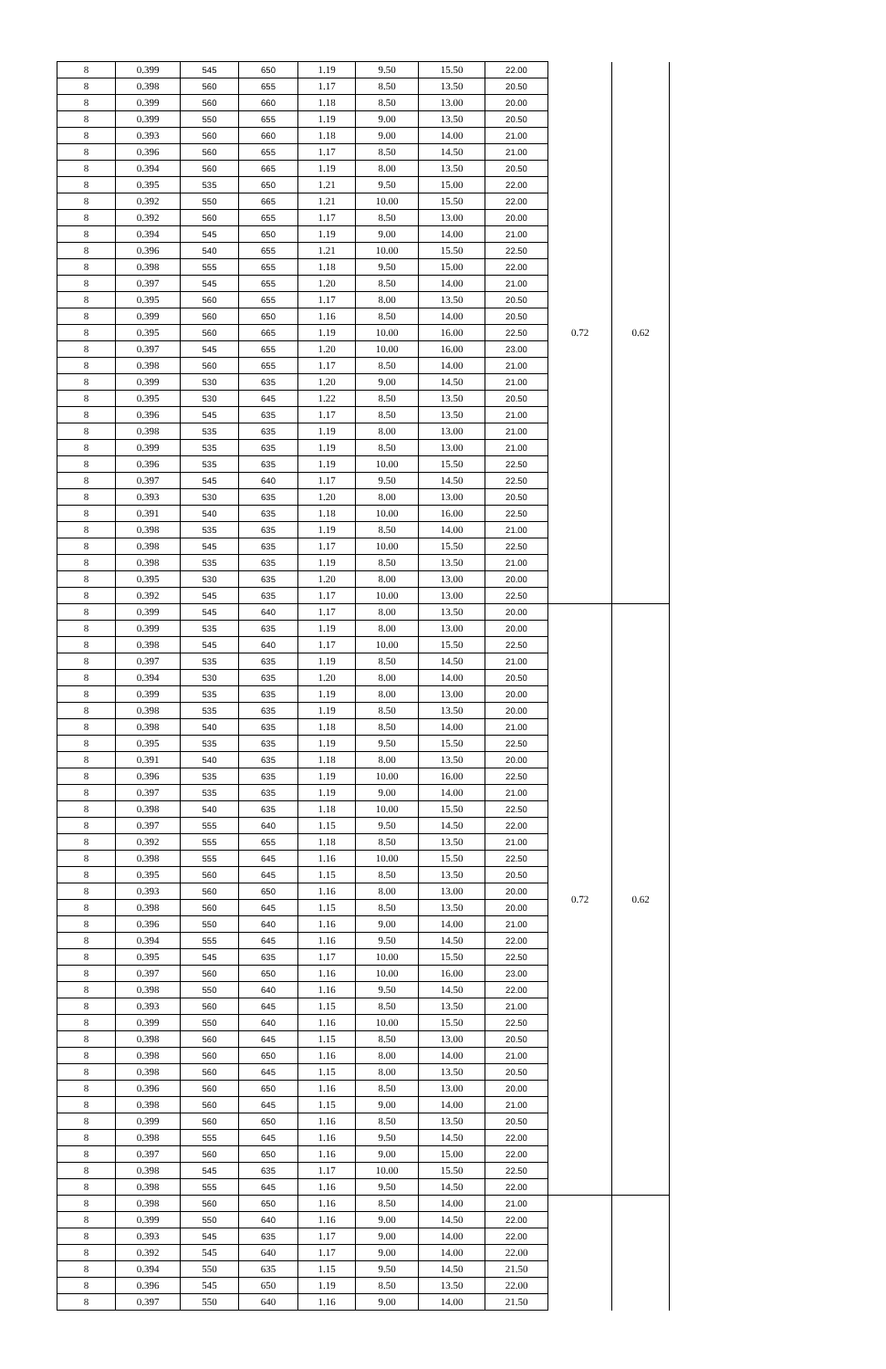| 8 | 0.399 | 545 | 650 | 1.19 | 9.50 | 15.50 | 22.00 | 0.72 | 0.62 |
| 8 | 0.398 | 560 | 655 | 1.17 | 8.50 | 13.50 | 20.50 | | |
| 8 | 0.399 | 560 | 660 | 1.18 | 8.50 | 13.00 | 20.00 | | |
| 8 | 0.399 | 550 | 655 | 1.19 | 9.00 | 13.50 | 20.50 | | |
| 8 | 0.393 | 560 | 660 | 1.18 | 9.00 | 14.00 | 21.00 | | |
| 8 | 0.396 | 560 | 655 | 1.17 | 8.50 | 14.50 | 21.00 | | |
| 8 | 0.394 | 560 | 665 | 1.19 | 8.00 | 13.50 | 20.50 | | |
| 8 | 0.395 | 535 | 650 | 1.21 | 9.50 | 15.00 | 22.00 | | |
| 8 | 0.392 | 550 | 665 | 1.21 | 10.00 | 15.50 | 22.00 | | |
| 8 | 0.392 | 560 | 655 | 1.17 | 8.50 | 13.00 | 20.00 | | |
| 8 | 0.394 | 545 | 650 | 1.19 | 9.00 | 14.00 | 21.00 | | |
| 8 | 0.396 | 540 | 655 | 1.21 | 10.00 | 15.50 | 22.50 | | |
| 8 | 0.398 | 555 | 655 | 1.18 | 9.50 | 15.00 | 22.00 | | |
| 8 | 0.397 | 545 | 655 | 1.20 | 8.50 | 14.00 | 21.00 | | |
| 8 | 0.395 | 560 | 655 | 1.17 | 8.00 | 13.50 | 20.50 | | |
| 8 | 0.399 | 560 | 650 | 1.16 | 8.50 | 14.00 | 20.50 | | |
| 8 | 0.395 | 560 | 665 | 1.19 | 10.00 | 16.00 | 22.50 | | |
| 8 | 0.397 | 545 | 655 | 1.20 | 10.00 | 16.00 | 23.00 | | |
| 8 | 0.398 | 560 | 655 | 1.17 | 8.50 | 14.00 | 21.00 | | |
| 8 | 0.399 | 530 | 635 | 1.20 | 9.00 | 14.50 | 21.00 | | |
| 8 | 0.395 | 530 | 645 | 1.22 | 8.50 | 13.50 | 20.50 | | |
| 8 | 0.396 | 545 | 635 | 1.17 | 8.50 | 13.50 | 21.00 | | |
| 8 | 0.398 | 535 | 635 | 1.19 | 8.00 | 13.00 | 21.00 | | |
| 8 | 0.399 | 535 | 635 | 1.19 | 8.50 | 13.00 | 21.00 | | |
| 8 | 0.396 | 535 | 635 | 1.19 | 10.00 | 15.50 | 22.50 | | |
| 8 | 0.397 | 545 | 640 | 1.17 | 9.50 | 14.50 | 22.50 | | |
| 8 | 0.393 | 530 | 635 | 1.20 | 8.00 | 13.00 | 20.50 | | |
| 8 | 0.391 | 540 | 635 | 1.18 | 10.00 | 16.00 | 22.50 | | |
| 8 | 0.398 | 535 | 635 | 1.19 | 8.50 | 14.00 | 21.00 | | |
| 8 | 0.398 | 545 | 635 | 1.17 | 10.00 | 15.50 | 22.50 | | |
| 8 | 0.398 | 535 | 635 | 1.19 | 8.50 | 13.50 | 21.00 | | |
| 8 | 0.395 | 530 | 635 | 1.20 | 8.00 | 13.00 | 20.00 | | |
| 8 | 0.392 | 545 | 635 | 1.17 | 10.00 | 13.00 | 22.50 | | |
| 8 | 0.399 | 545 | 640 | 1.17 | 8.00 | 13.50 | 20.00 | 0.72 | 0.62 |
| 8 | 0.399 | 535 | 635 | 1.19 | 8.00 | 13.00 | 20.00 | | |
| 8 | 0.398 | 545 | 640 | 1.17 | 10.00 | 15.50 | 22.50 | | |
| 8 | 0.397 | 535 | 635 | 1.19 | 8.50 | 14.50 | 21.00 | | |
| 8 | 0.394 | 530 | 635 | 1.20 | 8.00 | 14.00 | 20.50 | | |
| 8 | 0.399 | 535 | 635 | 1.19 | 8.00 | 13.00 | 20.00 | | |
| 8 | 0.398 | 535 | 635 | 1.19 | 8.50 | 13.50 | 20.00 | | |
| 8 | 0.398 | 540 | 635 | 1.18 | 8.50 | 14.00 | 21.00 | | |
| 8 | 0.395 | 535 | 635 | 1.19 | 9.50 | 15.50 | 22.50 | | |
| 8 | 0.391 | 540 | 635 | 1.18 | 8.00 | 13.50 | 20.00 | | |
| 8 | 0.396 | 535 | 635 | 1.19 | 10.00 | 16.00 | 22.50 | | |
| 8 | 0.397 | 535 | 635 | 1.19 | 9.00 | 14.00 | 21.00 | | |
| 8 | 0.398 | 540 | 635 | 1.18 | 10.00 | 15.50 | 22.50 | | |
| 8 | 0.397 | 555 | 640 | 1.15 | 9.50 | 14.50 | 22.00 | | |
| 8 | 0.392 | 555 | 655 | 1.18 | 8.50 | 13.50 | 21.00 | | |
| 8 | 0.398 | 555 | 645 | 1.16 | 10.00 | 15.50 | 22.50 | | |
| 8 | 0.395 | 560 | 645 | 1.15 | 8.50 | 13.50 | 20.50 | | |
| 8 | 0.393 | 560 | 650 | 1.16 | 8.00 | 13.00 | 20.00 | | |
| 8 | 0.398 | 560 | 645 | 1.15 | 8.50 | 13.50 | 20.00 | | |
| 8 | 0.396 | 550 | 640 | 1.16 | 9.00 | 14.00 | 21.00 | | |
| 8 | 0.394 | 555 | 645 | 1.16 | 9.50 | 14.50 | 22.00 | | |
| 8 | 0.395 | 545 | 635 | 1.17 | 10.00 | 15.50 | 22.50 | | |
| 8 | 0.397 | 560 | 650 | 1.16 | 10.00 | 16.00 | 23.00 | | |
| 8 | 0.398 | 550 | 640 | 1.16 | 9.50 | 14.50 | 22.00 | | |
| 8 | 0.393 | 560 | 645 | 1.15 | 8.50 | 13.50 | 21.00 | | |
| 8 | 0.399 | 550 | 640 | 1.16 | 10.00 | 15.50 | 22.50 | | |
| 8 | 0.398 | 560 | 645 | 1.15 | 8.50 | 13.00 | 20.50 | | |
| 8 | 0.398 | 560 | 650 | 1.16 | 8.00 | 14.00 | 21.00 | | |
| 8 | 0.398 | 560 | 645 | 1.15 | 8.00 | 13.50 | 20.50 | | |
| 8 | 0.396 | 560 | 650 | 1.16 | 8.50 | 13.00 | 20.00 | | |
| 8 | 0.398 | 560 | 645 | 1.15 | 9.00 | 14.00 | 21.00 | | |
| 8 | 0.399 | 560 | 650 | 1.16 | 8.50 | 13.50 | 20.50 | | |
| 8 | 0.398 | 555 | 645 | 1.16 | 9.50 | 14.50 | 22.00 | | |
| 8 | 0.397 | 560 | 650 | 1.16 | 9.00 | 15.00 | 22.00 | | |
| 8 | 0.398 | 545 | 635 | 1.17 | 10.00 | 15.50 | 22.50 | | |
| 8 | 0.398 | 555 | 645 | 1.16 | 9.50 | 14.50 | 22.00 | | |
| 8 | 0.398 | 560 | 650 | 1.16 | 8.50 | 14.00 | 21.00 | | |
| 8 | 0.399 | 550 | 640 | 1.16 | 9.00 | 14.50 | 22.00 | | |
| 8 | 0.393 | 545 | 635 | 1.17 | 9.00 | 14.00 | 22.00 | | |
| 8 | 0.392 | 545 | 640 | 1.17 | 9.00 | 14.00 | 22.00 | | |
| 8 | 0.394 | 550 | 635 | 1.15 | 9.50 | 14.50 | 21.50 | | |
| 8 | 0.396 | 545 | 650 | 1.19 | 8.50 | 13.50 | 22.00 | | |
| 8 | 0.397 | 550 | 640 | 1.16 | 9.00 | 14.00 | 21.50 | | |